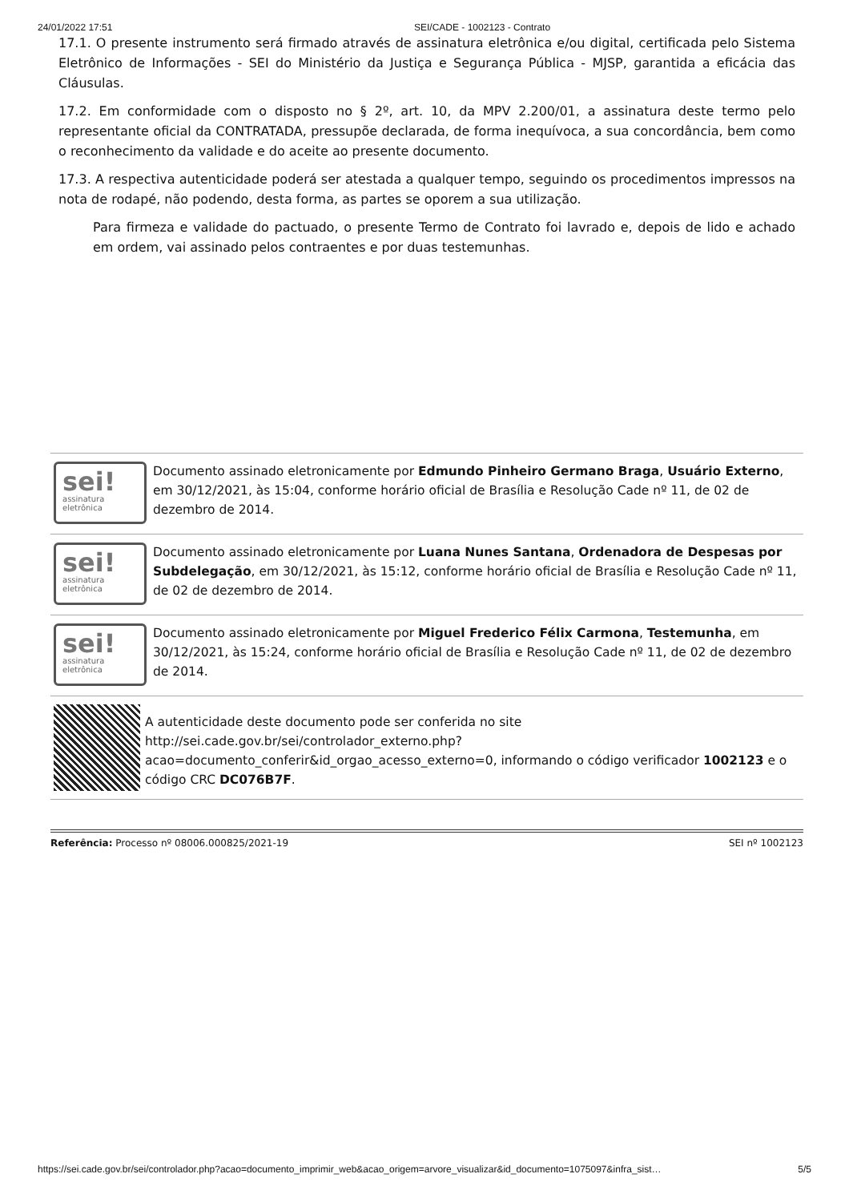24/01/2022 17:51 SEI/CADE - 1002123 - Contrato
17.1. O presente instrumento será firmado através de assinatura eletrônica e/ou digital, certificada pelo Sistema Eletrônico de Informações - SEI do Ministério da Justiça e Segurança Pública - MJSP, garantida a eficácia das Cláusulas.
17.2. Em conformidade com o disposto no § 2º, art. 10, da MPV 2.200/01, a assinatura deste termo pelo representante oficial da CONTRATADA, pressupõe declarada, de forma inequívoca, a sua concordância, bem como o reconhecimento da validade e do aceite ao presente documento.
17.3. A respectiva autenticidade poderá ser atestada a qualquer tempo, seguindo os procedimentos impressos na nota de rodapé, não podendo, desta forma, as partes se oporem a sua utilização.
Para firmeza e validade do pactuado, o presente Termo de Contrato foi lavrado e, depois de lido e achado em ordem, vai assinado pelos contraentes e por duas testemunhas.
sei!
assinatura
eletrônica
Documento assinado eletronicamente por Edmundo Pinheiro Germano Braga, Usuário Externo, em 30/12/2021, às 15:04, conforme horário oficial de Brasília e Resolução Cade nº 11, de 02 de dezembro de 2014.
sei!
assinatura
eletrônica
Documento assinado eletronicamente por Luana Nunes Santana, Ordenadora de Despesas por Subdelegação, em 30/12/2021, às 15:12, conforme horário oficial de Brasília e Resolução Cade nº 11, de 02 de dezembro de 2014.
sei!
assinatura
eletrônica
Documento assinado eletronicamente por Miguel Frederico Félix Carmona, Testemunha, em 30/12/2021, às 15:24, conforme horário oficial de Brasília e Resolução Cade nº 11, de 02 de dezembro de 2014.
A autenticidade deste documento pode ser conferida no site http://sei.cade.gov.br/sei/controlador_externo.php?
acao=documento_conferir&id_orgao_acesso_externo=0, informando o código verificador 1002123 e o código CRC DC076B7F.
Referência: Processo nº 08006.000825/2021-19 SEI nº 1002123
https://sei.cade.gov.br/sei/controlador.php?acao=documento_imprimir_web&acao_origem=arvore_visualizar&id_documento=1075097&infra_sist… 5/5